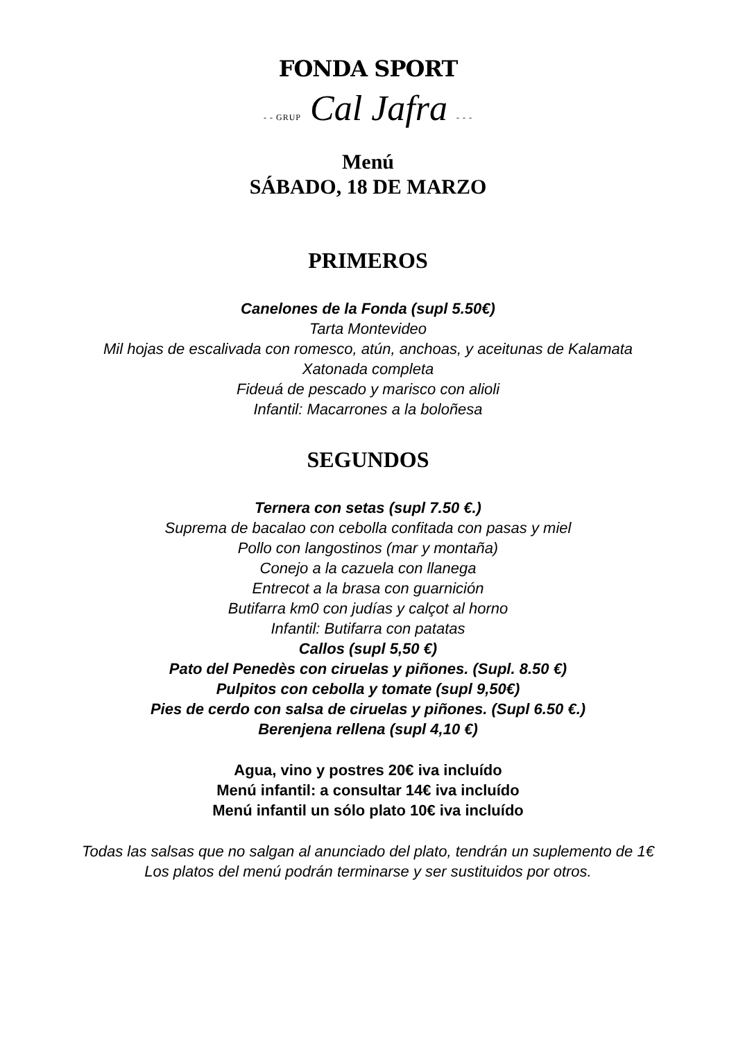FONDA SPORT
- - GRUP Cal Jafra - - -
Menú
SÁBADO, 18 DE MARZO
PRIMEROS
Canelones de la Fonda (supl 5.50€)
Tarta Montevideo
Mil hojas de escalivada con romesco, atún, anchoas, y aceitunas de Kalamata
Xatonada completa
Fideuá de pescado y marisco con alioli
Infantil: Macarrones a la boloñesa
SEGUNDOS
Ternera con setas (supl 7.50 €.)
Suprema de bacalao con cebolla confitada con pasas y miel
Pollo con langostinos (mar y montaña)
Conejo a la cazuela con llanega
Entrecot a la brasa con guarnición
Butifarra km0 con judías y calçot al horno
Infantil: Butifarra con patatas
Callos (supl 5,50 €)
Pato del Penedès con ciruelas y piñones. (Supl. 8.50 €)
Pulpitos con cebolla y tomate (supl 9,50€)
Pies de cerdo con salsa de ciruelas y piñones. (Supl 6.50 €.)
Berenjena rellena (supl 4,10 €)
Agua, vino y postres 20€ iva incluído
Menú infantil: a consultar 14€ iva incluído
Menú infantil un sólo plato 10€ iva incluído
Todas las salsas que no salgan al anunciado del plato, tendrán un suplemento de 1€
Los platos del menú podrán terminarse y ser sustituidos por otros.